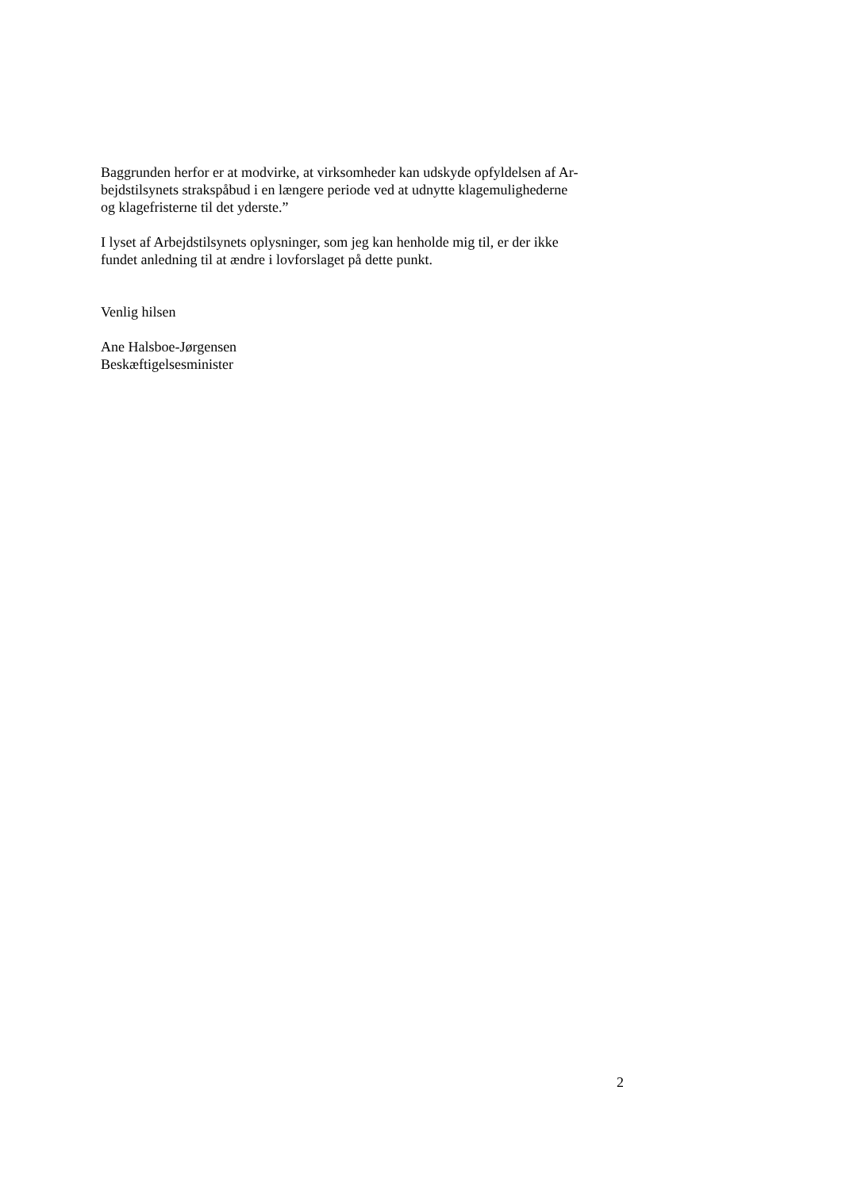Baggrunden herfor er at modvirke, at virksomheder kan udskyde opfyldelsen af Ar-
bejdstilsynets strakspåbud i en længere periode ved at udnytte klagemulighederne
og klagefristerne til det yderste.”
I lyset af Arbejdstilsynets oplysninger, som jeg kan henholde mig til, er der ikke
fundet anledning til at ændre i lovforslaget på dette punkt.
Venlig hilsen
Ane Halsboe-Jørgensen
Beskæftigelsesminister
2